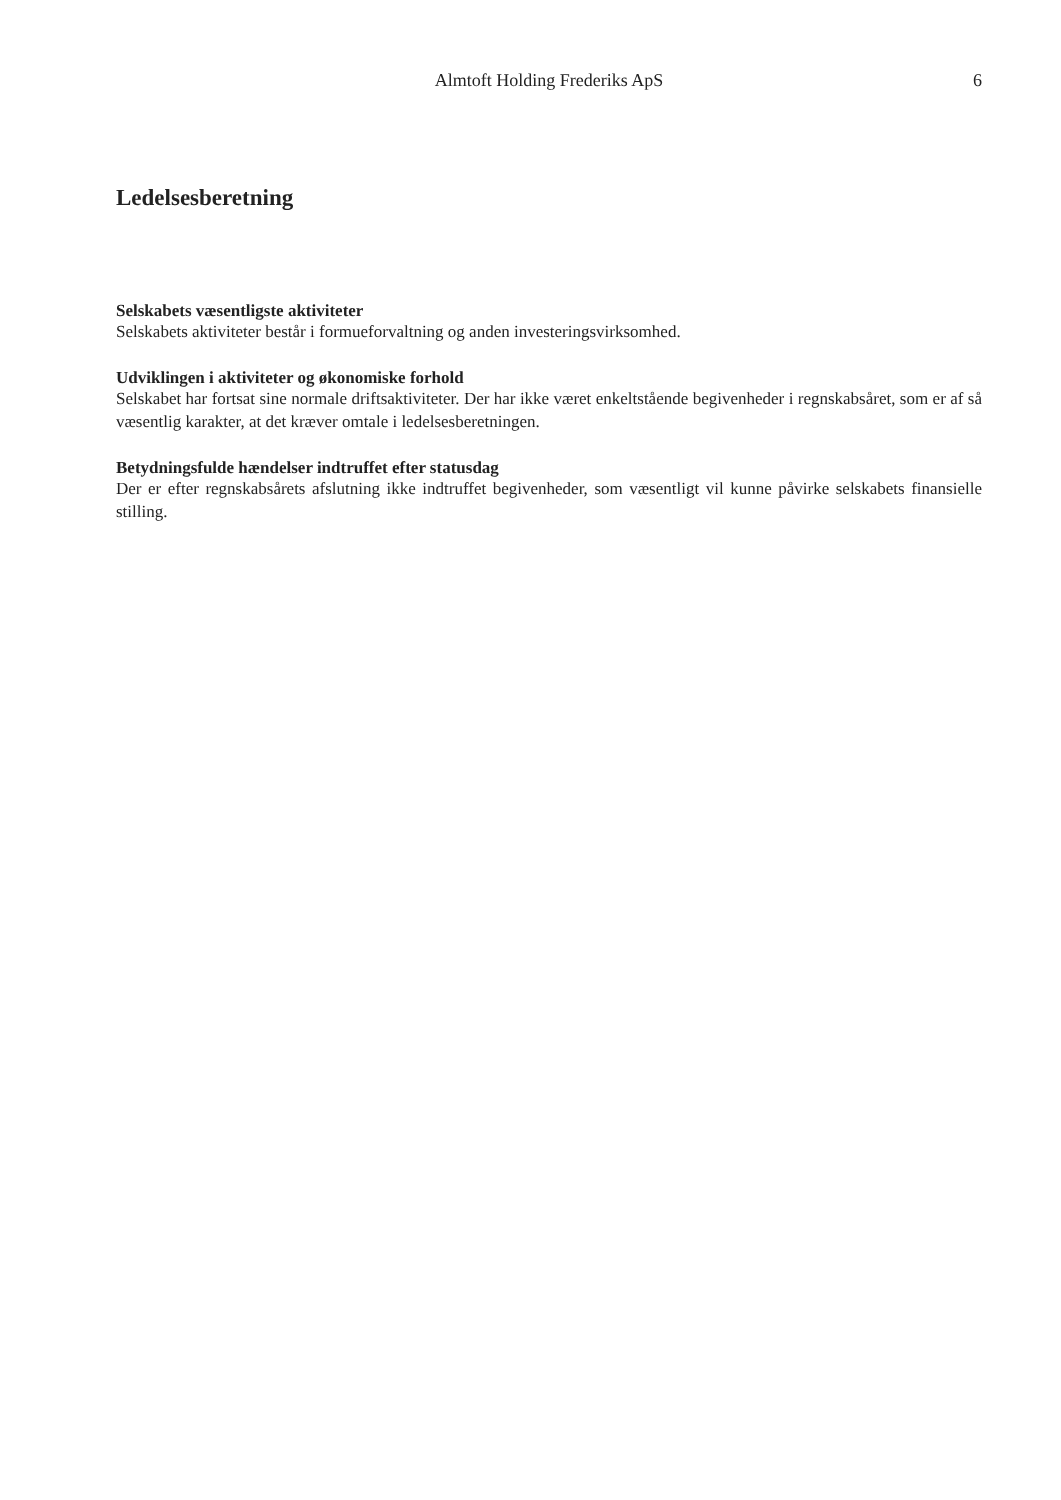Almtoft Holding Frederiks ApS
6
Ledelsesberetning
Selskabets væsentligste aktiviteter
Selskabets aktiviteter består i formueforvaltning og anden investeringsvirksomhed.
Udviklingen i aktiviteter og økonomiske forhold
Selskabet har fortsat sine normale driftsaktiviteter. Der har ikke været enkeltstående begivenheder i regnskabsåret, som er af så væsentlig karakter, at det kræver omtale i ledelsesberetningen.
Betydningsfulde hændelser indtruffet efter statusdag
Der er efter regnskabsårets afslutning ikke indtruffet begivenheder, som væsentligt vil kunne påvirke selskabets finansielle stilling.